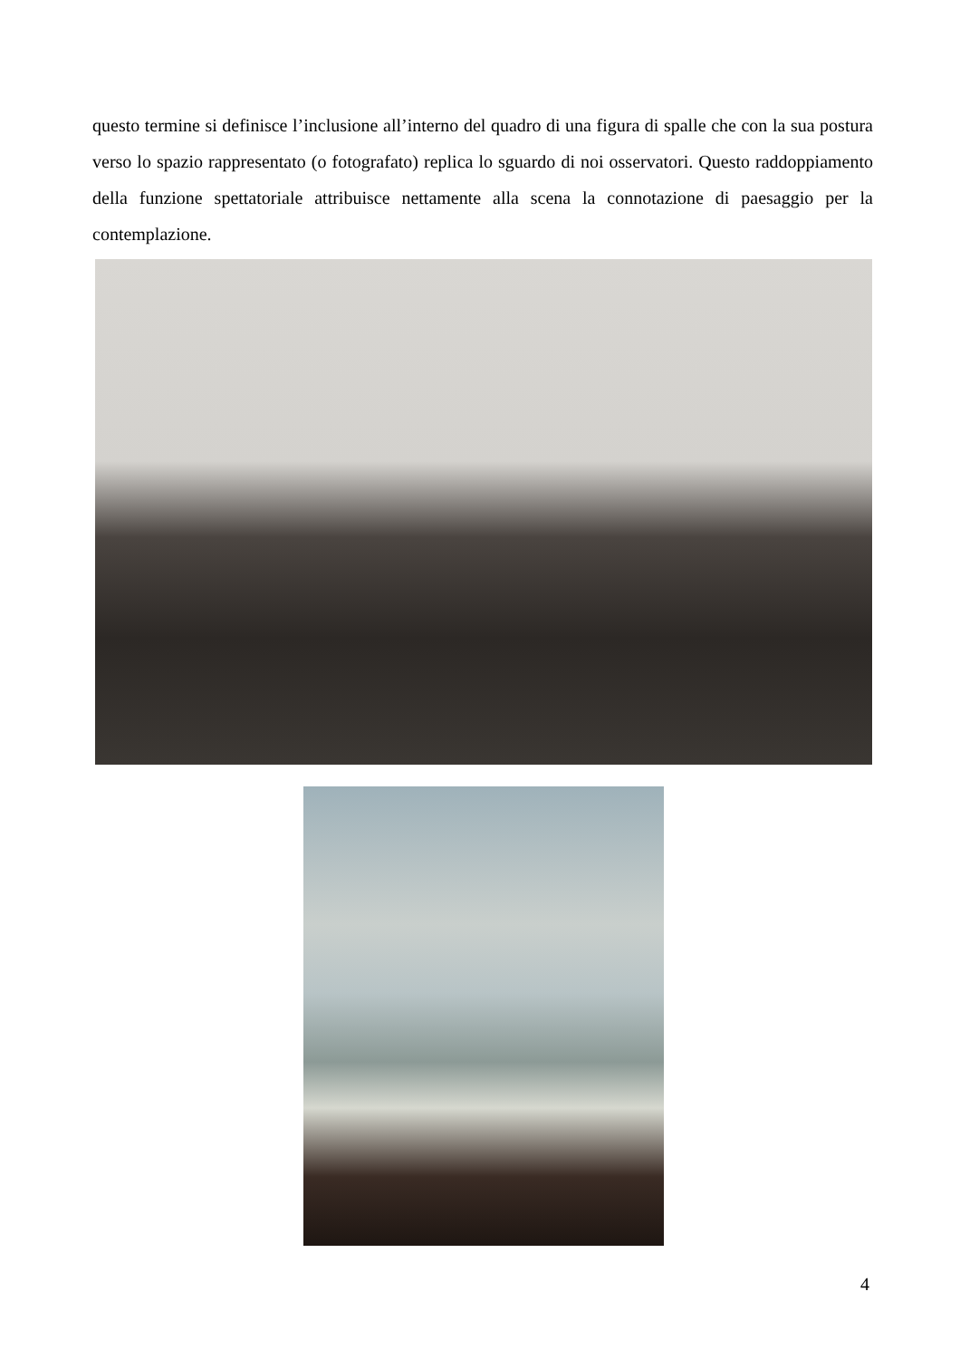questo termine si definisce l’inclusione all’interno del quadro di una figura di spalle che con la sua postura verso lo spazio rappresentato (o fotografato) replica lo sguardo di noi osservatori. Questo raddoppiamento della funzione spettatoriale attribuisce nettamente alla scena la connotazione di paesaggio per la contemplazione.
4